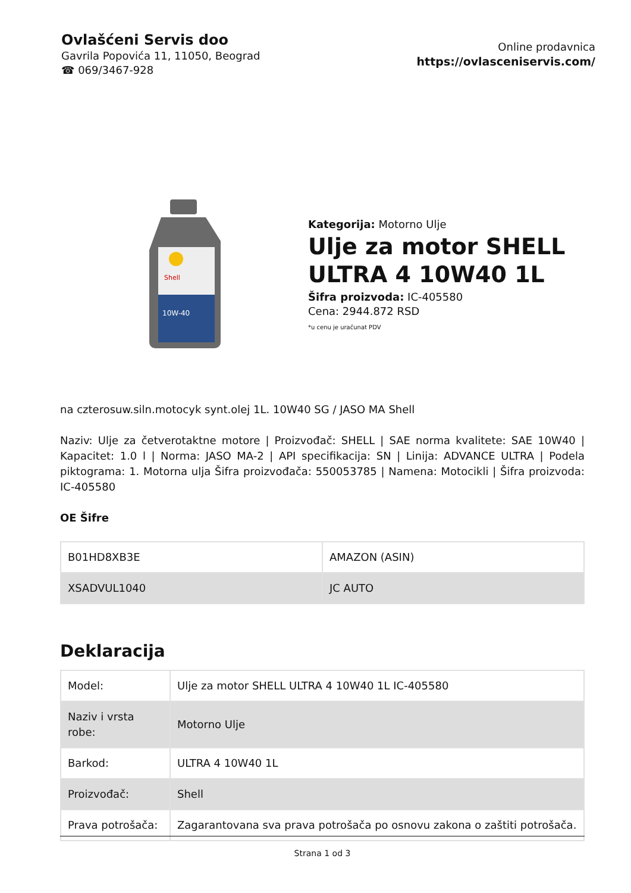Ovlašćeni Servis doo
Gavrila Popovića 11, 11050, Beograd
☎ 069/3467-928
Online prodavnica
https://ovlasceniservis.com/
Shell
10W-40
Kategorija: Motorno Ulje
Ulje za motor SHELL ULTRA 4 10W40 1L
Šifra proizvoda: IC-405580
Cena: 2944.872 RSD
*u cenu je uračunat PDV
na czterosuw.siln.motocyk synt.olej 1L. 10W40 SG / JASO MA Shell
Naziv: Ulje za četverotaktne motore | Proizvođač: SHELL | SAE norma kvalitete: SAE 10W40 | Kapacitet: 1.0 l | Norma: JASO MA-2 | API specifikacija: SN | Linija: ADVANCE ULTRA | Podela piktograma: 1. Motorna ulja Šifra proizvođača: 550053785 | Namena: Motocikli | Šifra proizvoda: IC-405580
OE Šifre
| B01HD8XB3E | AMAZON (ASIN) |
| XSADVUL1040 | JC AUTO |
Deklaracija
| Model: | Ulje za motor SHELL ULTRA 4 10W40 1L IC-405580 |
| Naziv i vrsta robe: | Motorno Ulje |
| Barkod: | ULTRA 4 10W40 1L |
| Proizvođač: | Shell |
| Prava potrošača: | Zagarantovana sva prava potrošača po osnovu zakona o zaštiti potrošača. |
Strana 1 od 3